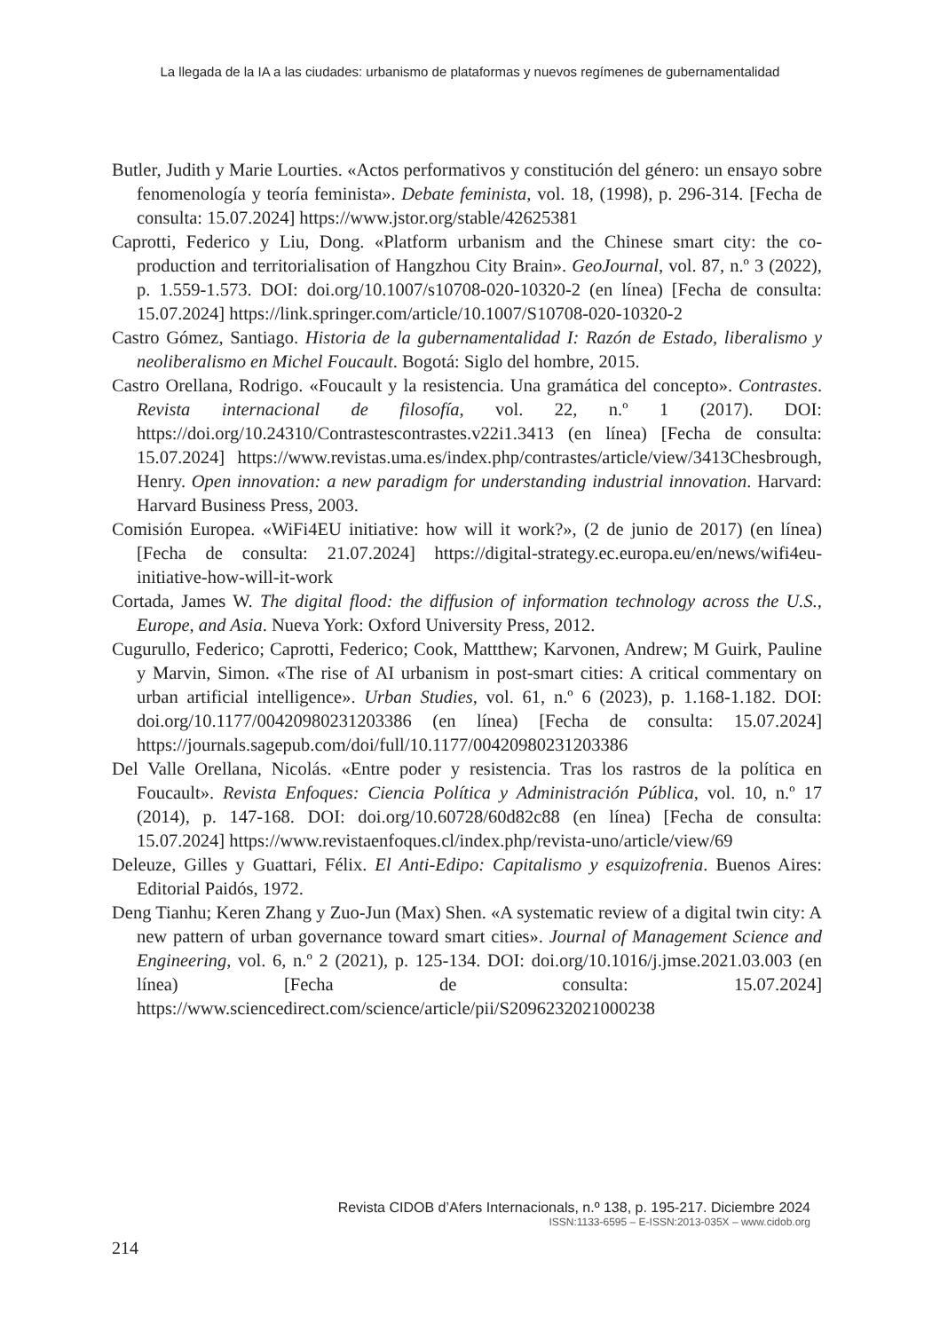La llegada de la IA a las ciudades: urbanismo de plataformas y nuevos regímenes de gubernamentalidad
Butler, Judith y Marie Lourties. «Actos performativos y constitución del género: un ensayo sobre fenomenología y teoría feminista». Debate feminista, vol. 18, (1998), p. 296-314. [Fecha de consulta: 15.07.2024] https://www.jstor.org/stable/42625381
Caprotti, Federico y Liu, Dong. «Platform urbanism and the Chinese smart city: the co-production and territorialisation of Hangzhou City Brain». GeoJournal, vol. 87, n.º 3 (2022), p. 1.559-1.573. DOI: doi.org/10.1007/s10708-020-10320-2 (en línea) [Fecha de consulta: 15.07.2024] https://link.springer.com/article/10.1007/S10708-020-10320-2
Castro Gómez, Santiago. Historia de la gubernamentalidad I: Razón de Estado, liberalismo y neoliberalismo en Michel Foucault. Bogotá: Siglo del hombre, 2015.
Castro Orellana, Rodrigo. «Foucault y la resistencia. Una gramática del concepto». Contrastes. Revista internacional de filosofía, vol. 22, n.º 1 (2017). DOI: https://doi.org/10.24310/Contrastescontrastes.v22i1.3413 (en línea) [Fecha de consulta: 15.07.2024] https://www.revistas.uma.es/index.php/contrastes/article/view/3413Chesbrough, Henry. Open innovation: a new paradigm for understanding industrial innovation. Harvard: Harvard Business Press, 2003.
Comisión Europea. «WiFi4EU initiative: how will it work?», (2 de junio de 2017) (en línea) [Fecha de consulta: 21.07.2024] https://digital-strategy.ec.europa.eu/en/news/wifi4eu-initiative-how-will-it-work
Cortada, James W. The digital flood: the diffusion of information technology across the U.S., Europe, and Asia. Nueva York: Oxford University Press, 2012.
Cugurullo, Federico; Caprotti, Federico; Cook, Mattthew; Karvonen, Andrew; M Guirk, Pauline y Marvin, Simon. «The rise of AI urbanism in post-smart cities: A critical commentary on urban artificial intelligence». Urban Studies, vol. 61, n.º 6 (2023), p. 1.168-1.182. DOI: doi.org/10.1177/00420980231203386 (en línea) [Fecha de consulta: 15.07.2024] https://journals.sagepub.com/doi/full/10.1177/00420980231203386
Del Valle Orellana, Nicolás. «Entre poder y resistencia. Tras los rastros de la política en Foucault». Revista Enfoques: Ciencia Política y Administración Pública, vol. 10, n.º 17 (2014), p. 147-168. DOI: doi.org/10.60728/60d82c88 (en línea) [Fecha de consulta: 15.07.2024] https://www.revistaenfoques.cl/index.php/revista-uno/article/view/69
Deleuze, Gilles y Guattari, Félix. El Anti-Edipo: Capitalismo y esquizofrenia. Buenos Aires: Editorial Paidós, 1972.
Deng Tianhu; Keren Zhang y Zuo-Jun (Max) Shen. «A systematic review of a digital twin city: A new pattern of urban governance toward smart cities». Journal of Management Science and Engineering, vol. 6, n.º 2 (2021), p. 125-134. DOI: doi.org/10.1016/j.jmse.2021.03.003 (en línea) [Fecha de consulta: 15.07.2024] https://www.sciencedirect.com/science/article/pii/S2096232021000238
Revista CIDOB d’Afers Internacionals, n.º 138, p. 195-217. Diciembre 2024
ISSN:1133-6595 – E-ISSN:2013-035X – www.cidob.org
214